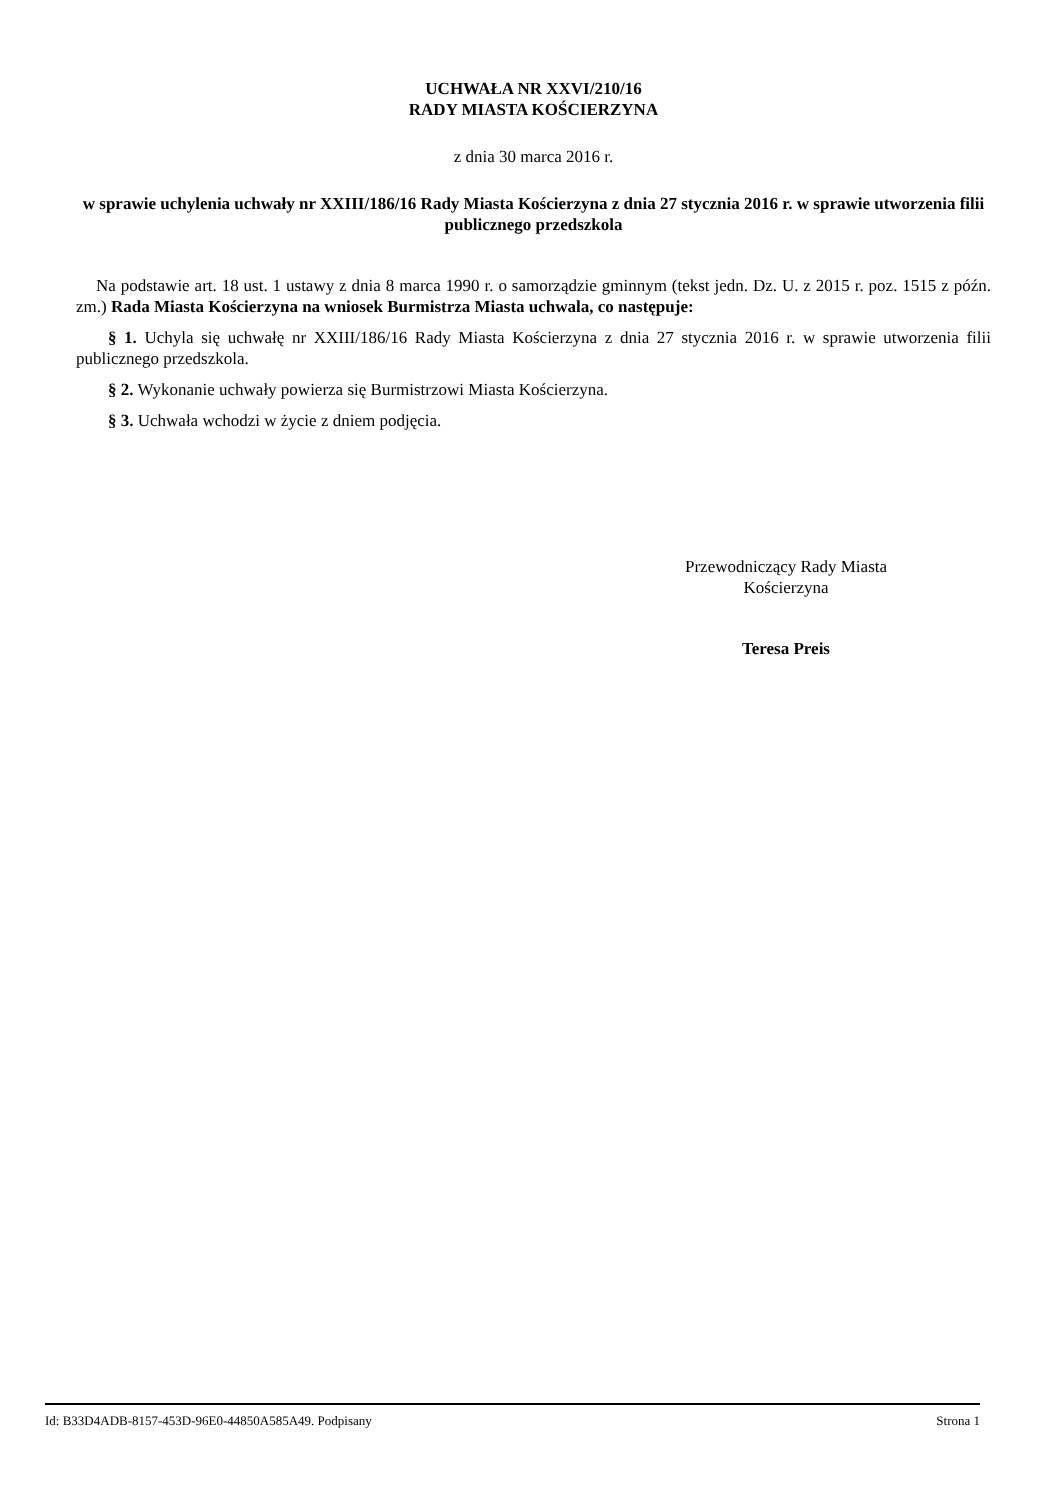UCHWAŁA NR XXVI/210/16
RADY MIASTA KOŚCIERZYNA
z dnia 30 marca 2016 r.
w sprawie uchylenia uchwały nr XXIII/186/16 Rady Miasta Kościerzyna z dnia 27 stycznia 2016 r. w sprawie utworzenia filii publicznego przedszkola
Na podstawie art. 18 ust. 1 ustawy z dnia 8 marca 1990 r. o samorządzie gminnym (tekst jedn. Dz. U. z 2015 r. poz. 1515 z późn. zm.) Rada Miasta Kościerzyna na wniosek Burmistrza Miasta uchwala, co następuje:
§ 1. Uchyla się uchwałę nr XXIII/186/16 Rady Miasta Kościerzyna z dnia 27 stycznia 2016 r. w sprawie utworzenia filii publicznego przedszkola.
§ 2. Wykonanie uchwały powierza się Burmistrzowi Miasta Kościerzyna.
§ 3. Uchwała wchodzi w życie z dniem podjęcia.
Przewodniczący Rady Miasta
Kościerzyna
Teresa Preis
Id: B33D4ADB-8157-453D-96E0-44850A585A49. Podpisany Strona 1